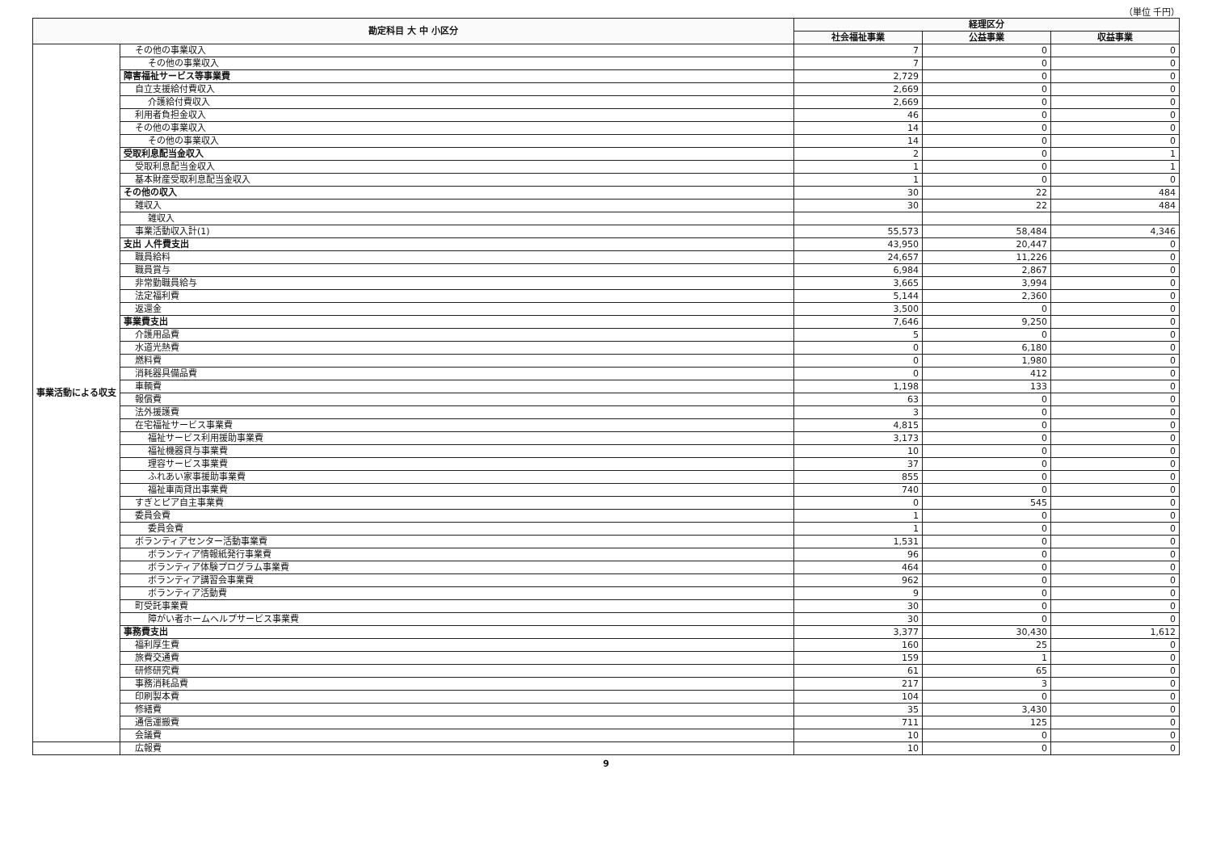（単位 千円）
| 勘定科目 大 中 小区分 | | 経理区分 | | |
| --- | --- | --- | --- | --- |
| | | 社会福祉事業 | 公益事業 | 収益事業 |
| 事業活動による収支 | その他の事業収入 | 7 | 0 | 0 |
| | その他の事業収入 | 7 | 0 | 0 |
| | 障害福祉サービス等事業費 | 2,729 | 0 | 0 |
| | 自立支援給付費収入 | 2,669 | 0 | 0 |
| | 介護給付費収入 | 2,669 | 0 | 0 |
| | 利用者負担金収入 | 46 | 0 | 0 |
| | その他の事業収入 | 14 | 0 | 0 |
| | その他の事業収入 | 14 | 0 | 0 |
| | 受取利息配当金収入 | 2 | 0 | 1 |
| | 受取利息配当金収入 | 1 | 0 | 1 |
| | 基本財産受取利息配当金収入 | 1 | 0 | 0 |
| | その他の収入 | 30 | 22 | 484 |
| | 雑収入 | 30 | 22 | 484 |
| | 雑収入 | | | |
| | 事業活動収入計(1) | 55,573 | 58,484 | 4,346 |
| | 支出 人件費支出 | 43,950 | 20,447 | 0 |
| | 職員給料 | 24,657 | 11,226 | 0 |
| | 職員賞与 | 6,984 | 2,867 | 0 |
| | 非常勤職員給与 | 3,665 | 3,994 | 0 |
| | 法定福利費 | 5,144 | 2,360 | 0 |
| | 返還金 | 3,500 | 0 | 0 |
| | 事業費支出 | 7,646 | 9,250 | 0 |
| | 介護用品費 | 5 | 0 | 0 |
| | 水道光熱費 | 0 | 6,180 | 0 |
| | 燃料費 | 0 | 1,980 | 0 |
| | 消耗器具備品費 | 0 | 412 | 0 |
| | 車輌費 | 1,198 | 133 | 0 |
| | 報償費 | 63 | 0 | 0 |
| | 法外援護費 | 3 | 0 | 0 |
| | 在宅福祉サービス事業費 | 4,815 | 0 | 0 |
| | 福祉サービス利用援助事業費 | 3,173 | 0 | 0 |
| | 福祉機器貸与事業費 | 10 | 0 | 0 |
| | 理容サービス事業費 | 37 | 0 | 0 |
| | ふれあい家事援助事業費 | 855 | 0 | 0 |
| | 福祉車両貸出事業費 | 740 | 0 | 0 |
| | すぎとピア自主事業費 | 0 | 545 | 0 |
| | 委員会費 | 1 | 0 | 0 |
| | 委員会費 | 1 | 0 | 0 |
| | ボランティアセンター活動事業費 | 1,531 | 0 | 0 |
| | ボランティア情報紙発行事業費 | 96 | 0 | 0 |
| | ボランティア体験プログラム事業費 | 464 | 0 | 0 |
| | ボランティア講習会事業費 | 962 | 0 | 0 |
| | ボランティア活動費 | 9 | 0 | 0 |
| | 町受託事業費 | 30 | 0 | 0 |
| | 障がい者ホームヘルプサービス事業費 | 30 | 0 | 0 |
| | 事務費支出 | 3,377 | 30,430 | 1,612 |
| | 福利厚生費 | 160 | 25 | 0 |
| | 旅費交通費 | 159 | 1 | 0 |
| | 研修研究費 | 61 | 65 | 0 |
| | 事務消耗品費 | 217 | 3 | 0 |
| | 印刷製本費 | 104 | 0 | 0 |
| | 修繕費 | 35 | 3,430 | 0 |
| | 通信運搬費 | 711 | 125 | 0 |
| | 会議費 | 10 | 0 | 0 |
| | 広報費 | 10 | 0 | 0 |
9